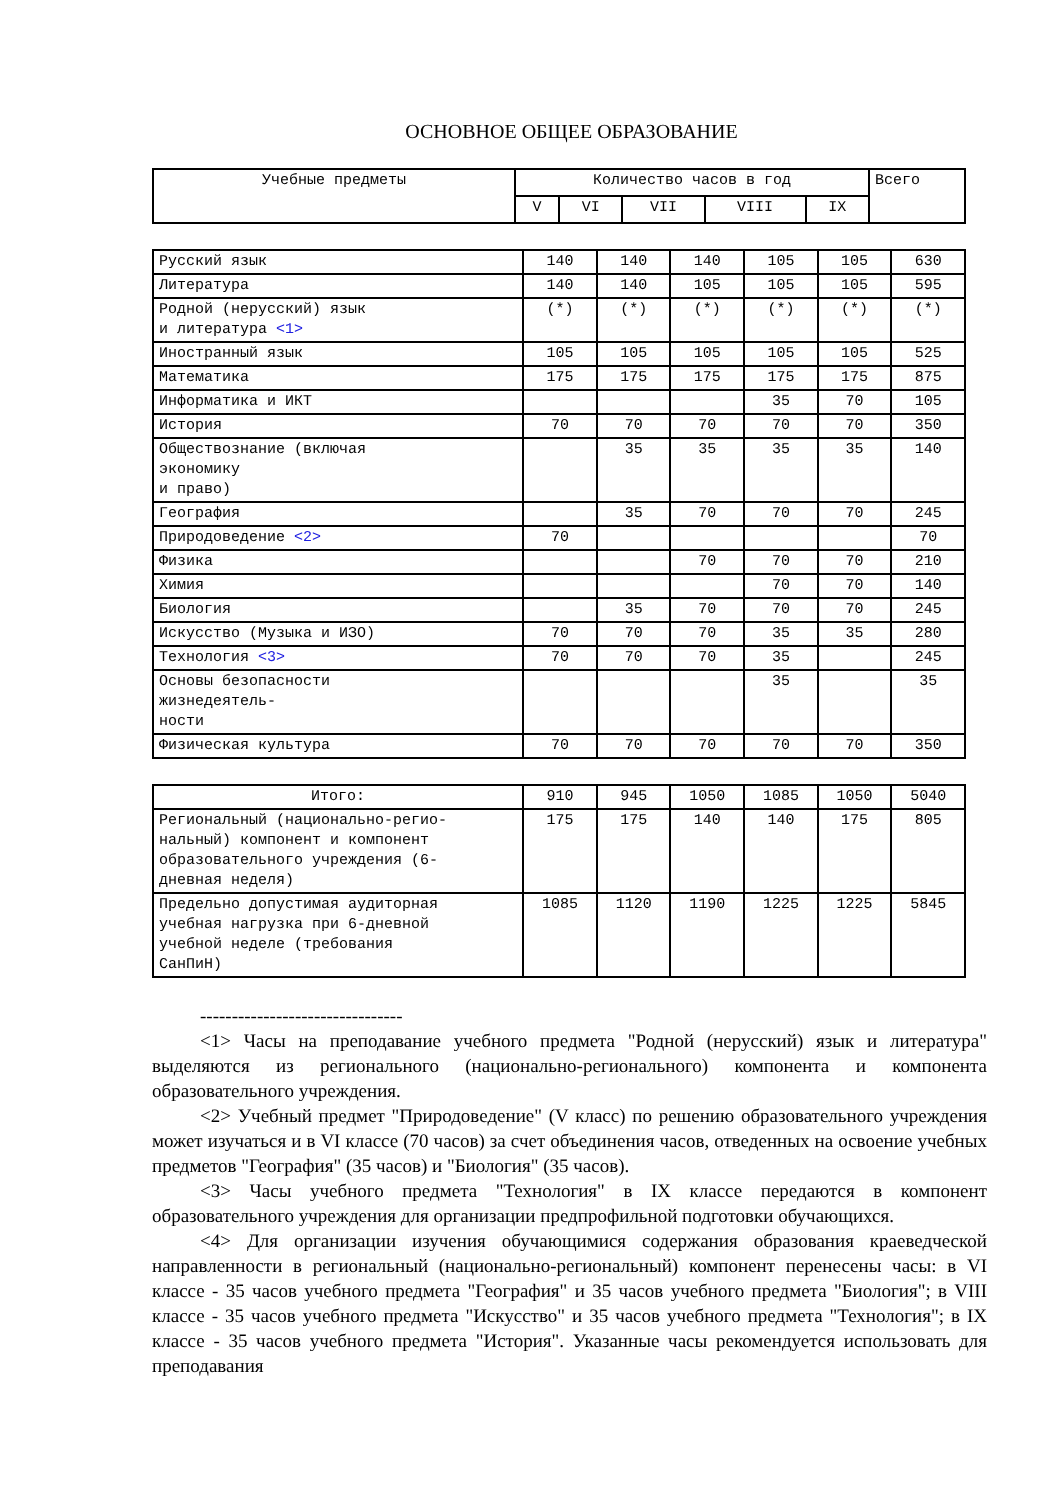ОСНОВНОЕ ОБЩЕЕ ОБРАЗОВАНИЕ
| Учебные предметы | Количество часов в год | | | | | Всего |
| --- | --- | --- | --- | --- | --- | --- |
| | V | VI | VII | VIII | IX | |
| Русский язык | 140 | 140 | 140 | 105 | 105 | 630 |
| Литература | 140 | 140 | 105 | 105 | 105 | 595 |
| Родной (нерусский) язык и литература <1> | (*) | (*) | (*) | (*) | (*) | (*) |
| Иностранный язык | 105 | 105 | 105 | 105 | 105 | 525 |
| Математика | 175 | 175 | 175 | 175 | 175 | 875 |
| Информатика и ИКТ | | | | 35 | 70 | 105 |
| История | 70 | 70 | 70 | 70 | 70 | 350 |
| Обществознание (включая экономику и право) | | 35 | 35 | 35 | 35 | 140 |
| География | | 35 | 70 | 70 | 70 | 245 |
| Природоведение <2> | 70 | | | | | 70 |
| Физика | | | 70 | 70 | 70 | 210 |
| Химия | | | | 70 | 70 | 140 |
| Биология | | 35 | 70 | 70 | 70 | 245 |
| Искусство (Музыка и ИЗО) | 70 | 70 | 70 | 35 | 35 | 280 |
| Технология <3> | 70 | 70 | 70 | 35 | | 245 |
| Основы безопасности жизнедеятель- ности | | | | 35 | | 35 |
| Физическая культура | 70 | 70 | 70 | 70 | 70 | 350 |
| Итого: | 910 | 945 | 1050 | 1085 | 1050 | 5040 |
| Региональный (национально-регио- нальный) компонент и компонент образовательного учреждения (6- дневная неделя) | 175 | 175 | 140 | 140 | 175 | 805 |
| Предельно допустимая аудиторная учебная нагрузка при 6-дневной учебной неделе (требования СанПиН) | 1085 | 1120 | 1190 | 1225 | 1225 | 5845 |
--------------------------------
<1> Часы на преподавание учебного предмета "Родной (нерусский) язык и литература" выделяются из регионального (национально-регионального) компонента и компонента образовательного учреждения.
<2> Учебный предмет "Природоведение" (V класс) по решению образовательного учреждения может изучаться и в VI классе (70 часов) за счет объединения часов, отведенных на освоение учебных предметов "География" (35 часов) и "Биология" (35 часов).
<3> Часы учебного предмета "Технология" в IX классе передаются в компонент образовательного учреждения для организации предпрофильной подготовки обучающихся.
<4> Для организации изучения обучающимися содержания образования краеведческой направленности в региональный (национально-региональный) компонент перенесены часы: в VI классе - 35 часов учебного предмета "География" и 35 часов учебного предмета "Биология"; в VIII классе - 35 часов учебного предмета "Искусство" и 35 часов учебного предмета "Технология"; в IX классе - 35 часов учебного предмета "История". Указанные часы рекомендуется использовать для преподавания